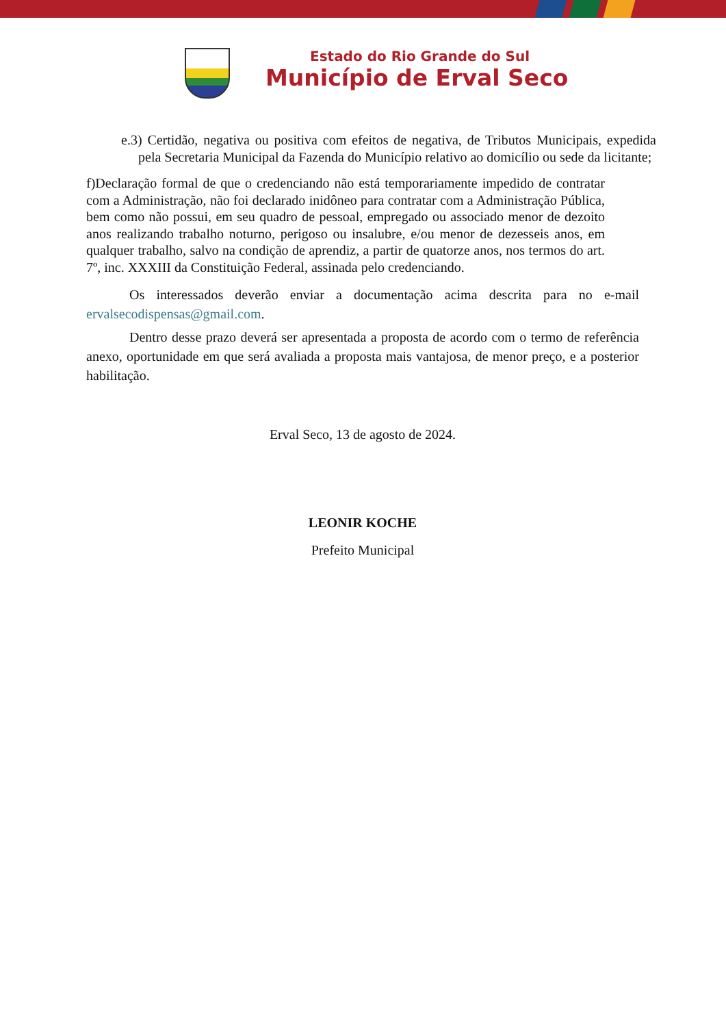Estado do Rio Grande do Sul
Município de Erval Seco
e.3) Certidão, negativa ou positiva com efeitos de negativa, de Tributos Municipais, expedida pela Secretaria Municipal da Fazenda do Município relativo ao domicílio ou sede da licitante;
f)Declaração formal de que o credenciando não está temporariamente impedido de contratar com a Administração, não foi declarado inidôneo para contratar com a Administração Pública, bem como não possui, em seu quadro de pessoal, empregado ou associado menor de dezoito anos realizando trabalho noturno, perigoso ou insalubre, e/ou menor de dezesseis anos, em qualquer trabalho, salvo na condição de aprendiz, a partir de quatorze anos, nos termos do art. 7º, inc. XXXIII da Constituição Federal, assinada pelo credenciando.
Os interessados deverão enviar a documentação acima descrita para no e-mail ervalsecodispensas@gmail.com.
Dentro desse prazo deverá ser apresentada a proposta de acordo com o termo de referência anexo, oportunidade em que será avaliada a proposta mais vantajosa, de menor preço, e a posterior habilitação.
Erval Seco, 13 de agosto de 2024.
LEONIR KOCHE
Prefeito Municipal